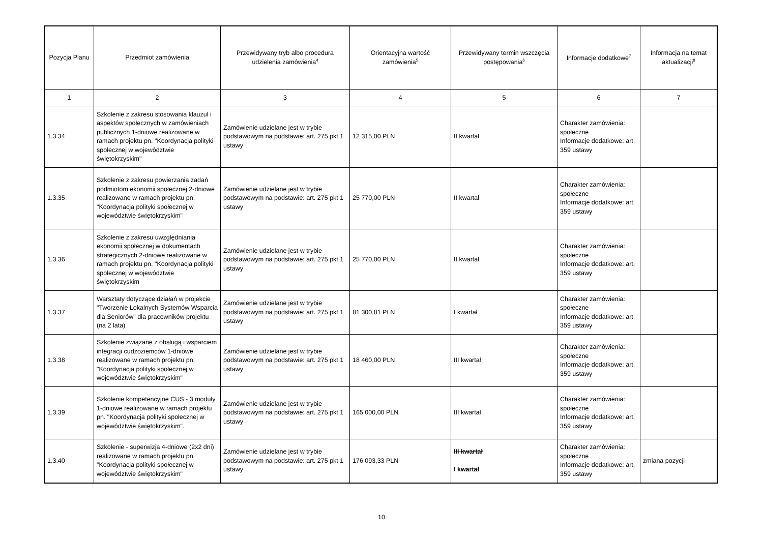| Pozycja Planu | Przedmiot zamówienia | Przewidywany tryb albo procedura udzielenia zamówienia<sup>4</sup> | Orientacyjna wartość zamówienia<sup>5</sup> | Przewidywany termin wszczęcia postępowania<sup>6</sup> | Informacje dodatkowe<sup>7</sup> | Informacja na temat aktualizacji<sup>8</sup> |
| --- | --- | --- | --- | --- | --- | --- |
| 1 | 2 | 3 | 4 | 5 | 6 | 7 |
| 1.3.34 | Szkolenie z zakresu stosowania klauzul i aspektów społecznych w zamówieniach publicznych 1-dniowe realizowane w ramach projektu pn. "Koordynacja polityki społecznej w województwie świętokrzyskim" | Zamówienie udzielane jest w trybie podstawowym na podstawie: art. 275 pkt 1 ustawy | 12 315,00 PLN | II kwartał | Charakter zamówienia: społeczne Informacje dodatkowe: art. 359 ustawy | |
| 1.3.35 | Szkolenie z zakresu powierzania zadań podmiotom ekonomii społecznej 2-dniowe realizowane w ramach projektu pn. "Koordynacja polityki społecznej w województwie świętokrzyskim" | Zamówienie udzielane jest w trybie podstawowym na podstawie: art. 275 pkt 1 ustawy | 25 770,00 PLN | II kwartał | Charakter zamówienia: społeczne Informacje dodatkowe: art. 359 ustawy | |
| 1.3.36 | Szkolenie z zakresu uwzględniania ekonomii społecznej w dokumentach strategicznych 2-dniowe realizowane w ramach projektu pn. "Koordynacja polityki społecznej w województwie świętokrzyskim | Zamówienie udzielane jest w trybie podstawowym na podstawie: art. 275 pkt 1 ustawy | 25 770,00 PLN | II kwartał | Charakter zamówienia: społeczne Informacje dodatkowe: art. 359 ustawy | |
| 1.3.37 | Warsztaty dotyczące działań w projekcie "Tworzenie Lokalnych Systemów Wsparcia dla Seniorów" dla pracowników projektu (na 2 lata) | Zamówienie udzielane jest w trybie podstawowym na podstawie: art. 275 pkt 1 ustawy | 81 300,81 PLN | I kwartał | Charakter zamówienia: społeczne Informacje dodatkowe: art. 359 ustawy | |
| 1.3.38 | Szkolenie związane z obsługą i wsparciem integracji cudzoziemców 1-dniowe realizowane w ramach projektu pn. "Koordynacja polityki społecznej w województwie świętokrzyskim" | Zamówienie udzielane jest w trybie podstawowym na podstawie: art. 275 pkt 1 ustawy | 18 460,00 PLN | III kwartał | Charakter zamówienia: społeczne Informacje dodatkowe: art. 359 ustawy | |
| 1.3.39 | Szkolenie kompetencyjne CUS - 3 moduły 1-dniowe realizowane w ramach projektu pn. "Koordynacja polityki społecznej w województwie świętokrzyskim". | Zamówienie udzielane jest w trybie podstawowym na podstawie: art. 275 pkt 1 ustawy | 165 000,00 PLN | III kwartał | Charakter zamówienia: społeczne Informacje dodatkowe: art. 359 ustawy | |
| 1.3.40 | Szkolenie - superwizja 4-dniowe (2x2 dni) realizowane w ramach projektu pn. "Koordynacja polityki społecznej w województwie świętokrzyskim" | Zamówienie udzielane jest w trybie podstawowym na podstawie: art. 275 pkt 1 ustawy | 176 093,33 PLN | III kwartał I kwartał | Charakter zamówienia: społeczne Informacje dodatkowe: art. 359 ustawy | zmiana pozycji |
10